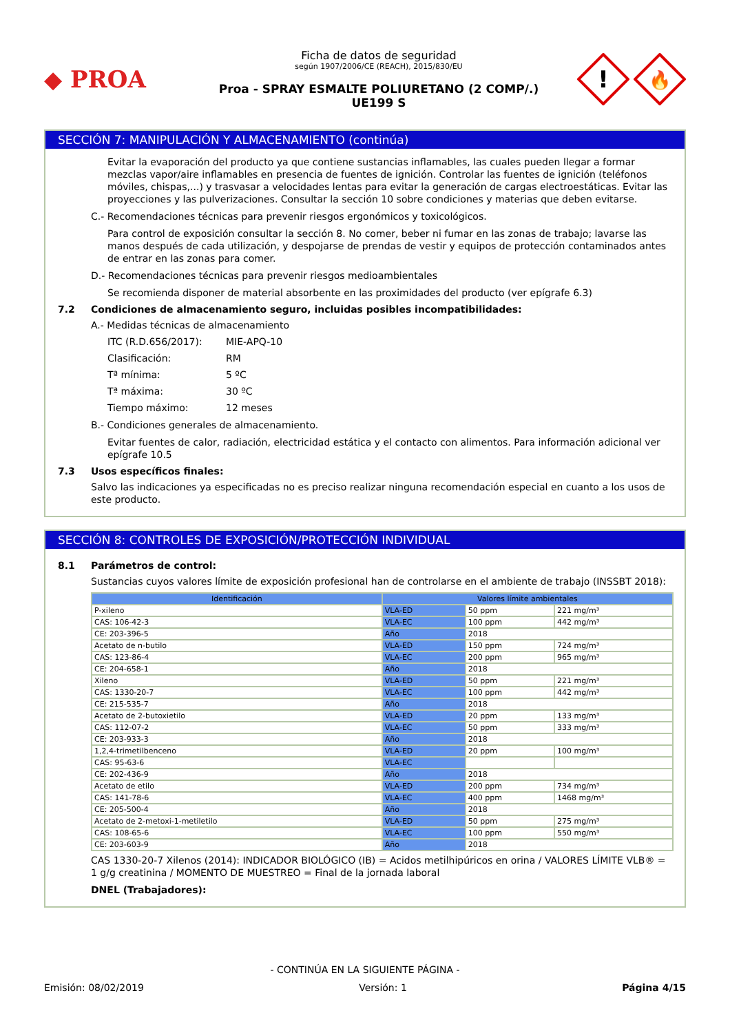◆ PROA
Ficha de datos de seguridad
según 1907/2006/CE (REACH), 2015/830/EU
Proa - SPRAY ESMALTE POLIURETANO (2 COMP/.)
UE199 S
!
🔥
SECCIÓN 7: MANIPULACIÓN Y ALMACENAMIENTO (continúa)
Evitar la evaporación del producto ya que contiene sustancias inflamables, las cuales pueden llegar a formar mezclas vapor/aire inflamables en presencia de fuentes de ignición. Controlar las fuentes de ignición (teléfonos móviles, chispas,...) y trasvasar a velocidades lentas para evitar la generación de cargas electroestáticas. Evitar las proyecciones y las pulverizaciones. Consultar la sección 10 sobre condiciones y materias que deben evitarse.
C.- Recomendaciones técnicas para prevenir riesgos ergonómicos y toxicológicos.
Para control de exposición consultar la sección 8. No comer, beber ni fumar en las zonas de trabajo; lavarse las manos después de cada utilización, y despojarse de prendas de vestir y equipos de protección contaminados antes de entrar en las zonas para comer.
D.- Recomendaciones técnicas para prevenir riesgos medioambientales
Se recomienda disponer de material absorbente en las proximidades del producto (ver epígrafe 6.3)
7.2 Condiciones de almacenamiento seguro, incluidas posibles incompatibilidades:
A.- Medidas técnicas de almacenamiento
ITC (R.D.656/2017): MIE-APQ-10
Clasificación: RM
Tª mínima: 5 ºC
Tª máxima: 30 ºC
Tiempo máximo: 12 meses
B.- Condiciones generales de almacenamiento.
Evitar fuentes de calor, radiación, electricidad estática y el contacto con alimentos. Para información adicional ver epígrafe 10.5
7.3 Usos específicos finales:
Salvo las indicaciones ya especificadas no es preciso realizar ninguna recomendación especial en cuanto a los usos de este producto.
SECCIÓN 8: CONTROLES DE EXPOSICIÓN/PROTECCIÓN INDIVIDUAL
8.1 Parámetros de control:
Sustancias cuyos valores límite de exposición profesional han de controlarse en el ambiente de trabajo (INSSBT 2018):
| Identificación | Valores límite ambientales | | |
| --- | --- | --- | --- |
| P-xileno | VLA-ED | 50 ppm | 221 mg/m³ |
| CAS: 106-42-3 | VLA-EC | 100 ppm | 442 mg/m³ |
| CE: 203-396-5 | Año | 2018 | |
| Acetato de n-butilo | VLA-ED | 150 ppm | 724 mg/m³ |
| CAS: 123-86-4 | VLA-EC | 200 ppm | 965 mg/m³ |
| CE: 204-658-1 | Año | 2018 | |
| Xileno | VLA-ED | 50 ppm | 221 mg/m³ |
| CAS: 1330-20-7 | VLA-EC | 100 ppm | 442 mg/m³ |
| CE: 215-535-7 | Año | 2018 | |
| Acetato de 2-butoxietilo | VLA-ED | 20 ppm | 133 mg/m³ |
| CAS: 112-07-2 | VLA-EC | 50 ppm | 333 mg/m³ |
| CE: 203-933-3 | Año | 2018 | |
| 1,2,4-trimetilbenceno | VLA-ED | 20 ppm | 100 mg/m³ |
| CAS: 95-63-6 | VLA-EC | | |
| CE: 202-436-9 | Año | 2018 | |
| Acetato de etilo | VLA-ED | 200 ppm | 734 mg/m³ |
| CAS: 141-78-6 | VLA-EC | 400 ppm | 1468 mg/m³ |
| CE: 205-500-4 | Año | 2018 | |
| Acetato de 2-metoxi-1-metiletilo | VLA-ED | 50 ppm | 275 mg/m³ |
| CAS: 108-65-6 | VLA-EC | 100 ppm | 550 mg/m³ |
| CE: 203-603-9 | Año | 2018 | |
CAS 1330-20-7 Xilenos (2014): INDICADOR BIOLÓGICO (IB) = Acidos metilhipúricos en orina / VALORES LÍMITE VLB® = 1 g/g creatinina / MOMENTO DE MUESTREO = Final de la jornada laboral
DNEL (Trabajadores):
- CONTINÚA EN LA SIGUIENTE PÁGINA -
Emisión: 08/02/2019 Versión: 1 Página 4/15